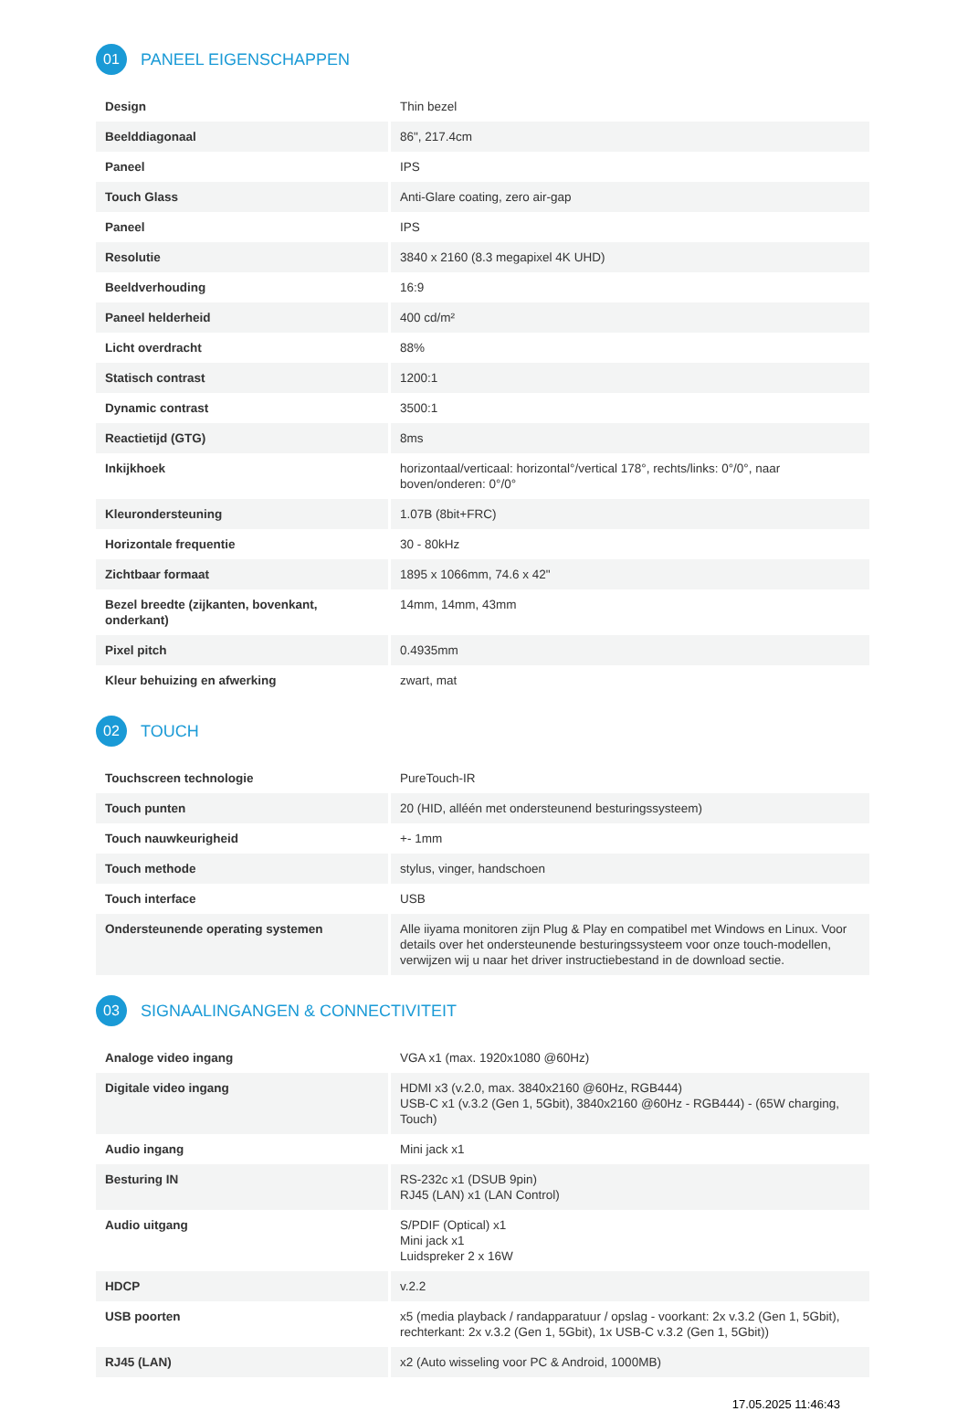01 PANEEL EIGENSCHAPPEN
| Design | Thin bezel |
| Beelddiagonaal | 86", 217.4cm |
| Paneel | IPS |
| Touch Glass | Anti-Glare coating, zero air-gap |
| Paneel | IPS |
| Resolutie | 3840 x 2160 (8.3 megapixel 4K UHD) |
| Beeldverhouding | 16:9 |
| Paneel helderheid | 400 cd/m² |
| Licht overdracht | 88% |
| Statisch contrast | 1200:1 |
| Dynamic contrast | 3500:1 |
| Reactietijd (GTG) | 8ms |
| Inkijkhoek | horizontaal/verticaal: horizontal°/vertical 178°, rechts/links: 0°/0°, naar boven/onderen: 0°/0° |
| Kleurondersteuning | 1.07B (8bit+FRC) |
| Horizontale frequentie | 30 - 80kHz |
| Zichtbaar formaat | 1895 x 1066mm, 74.6 x 42" |
| Bezel breedte (zijkanten, bovenkant, onderkant) | 14mm, 14mm, 43mm |
| Pixel pitch | 0.4935mm |
| Kleur behuizing en afwerking | zwart, mat |
02 TOUCH
| Touchscreen technologie | PureTouch-IR |
| Touch punten | 20 (HID, alléén met ondersteunend besturingssysteem) |
| Touch nauwkeurigheid | +- 1mm |
| Touch methode | stylus, vinger, handschoen |
| Touch interface | USB |
| Ondersteunende operating systemen | Alle iiyama monitoren zijn Plug & Play en compatibel met Windows en Linux. Voor details over het ondersteunende besturingssysteem voor onze touch-modellen, verwijzen wij u naar het driver instructiebestand in de download sectie. |
03 SIGNAALINGANGEN & CONNECTIVITEIT
| Analoge video ingang | VGA x1 (max. 1920x1080 @60Hz) |
| Digitale video ingang | HDMI x3 (v.2.0, max. 3840x2160 @60Hz, RGB444) USB-C x1 (v.3.2 (Gen 1, 5Gbit), 3840x2160 @60Hz - RGB444) - (65W charging, Touch) |
| Audio ingang | Mini jack x1 |
| Besturing IN | RS-232c x1 (DSUB 9pin) RJ45 (LAN) x1 (LAN Control) |
| Audio uitgang | S/PDIF (Optical) x1 Mini jack x1 Luidspreker 2 x 16W |
| HDCP | v.2.2 |
| USB poorten | x5 (media playback / randapparatuur / opslag - voorkant: 2x v.3.2 (Gen 1, 5Gbit), rechterkant: 2x v.3.2 (Gen 1, 5Gbit), 1x USB-C v.3.2 (Gen 1, 5Gbit)) |
| RJ45 (LAN) | x2 (Auto wisseling voor PC & Android, 1000MB) |
17.05.2025 11:46:43